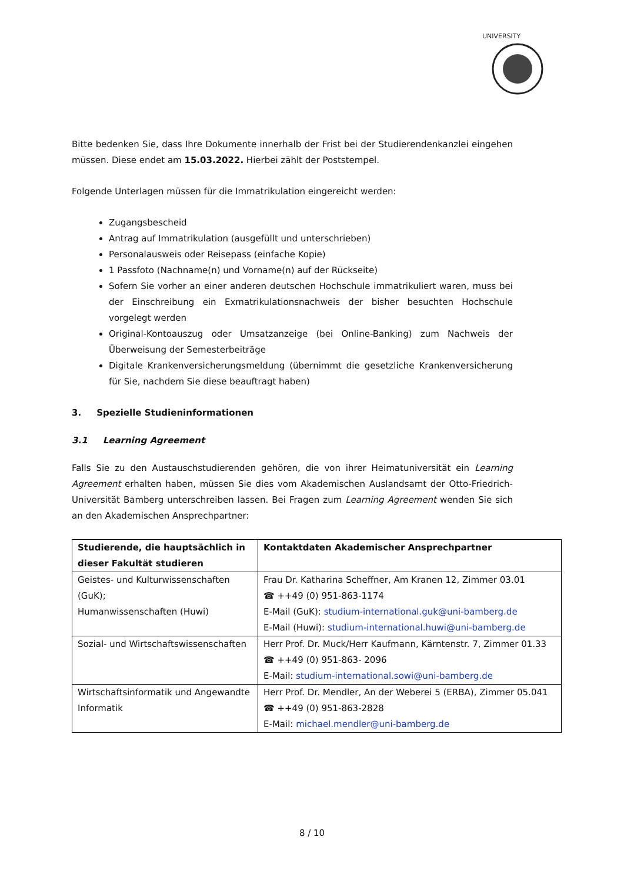UNIVERSITY
Bitte bedenken Sie, dass Ihre Dokumente innerhalb der Frist bei der Studierendenkanzlei eingehen müssen. Diese endet am 15.03.2022. Hierbei zählt der Poststempel.
Folgende Unterlagen müssen für die Immatrikulation eingereicht werden:
Zugangsbescheid
Antrag auf Immatrikulation (ausgefüllt und unterschrieben)
Personalausweis oder Reisepass (einfache Kopie)
1 Passfoto (Nachname(n) und Vorname(n) auf der Rückseite)
Sofern Sie vorher an einer anderen deutschen Hochschule immatrikuliert waren, muss bei der Einschreibung ein Exmatrikulationsnachweis der bisher besuchten Hochschule vorgelegt werden
Original-Kontoauszug oder Umsatzanzeige (bei Online-Banking) zum Nachweis der Überweisung der Semesterbeiträge
Digitale Krankenversicherungsmeldung (übernimmt die gesetzliche Krankenversicherung für Sie, nachdem Sie diese beauftragt haben)
3. Spezielle Studieninformationen
3.1 Learning Agreement
Falls Sie zu den Austauschstudierenden gehören, die von ihrer Heimatuniversität ein Learning Agreement erhalten haben, müssen Sie dies vom Akademischen Auslandsamt der Otto-Friedrich-Universität Bamberg unterschreiben lassen. Bei Fragen zum Learning Agreement wenden Sie sich an den Akademischen Ansprechpartner:
| Studierende, die hauptsächlich in dieser Fakultät studieren | Kontaktdaten Akademischer Ansprechpartner |
| --- | --- |
| Geistes- und Kulturwissenschaften (GuK); Humanwissenschaften (Huwi) | Frau Dr. Katharina Scheffner, Am Kranen 12, Zimmer 03.01 ☎ ++49 (0) 951-863-1174 E-Mail (GuK): studium-international.guk@uni-bamberg.de E-Mail (Huwi): studium-international.huwi@uni-bamberg.de |
| Sozial- und Wirtschaftswissenschaften | Herr Prof. Dr. Muck/Herr Kaufmann, Kärntenstr. 7, Zimmer 01.33 ☎ ++49 (0) 951-863- 2096 E-Mail: studium-international.sowi@uni-bamberg.de |
| Wirtschaftsinformatik und Angewandte Informatik | Herr Prof. Dr. Mendler, An der Weberei 5 (ERBA), Zimmer 05.041 ☎ ++49 (0) 951-863-2828 E-Mail: michael.mendler@uni-bamberg.de |
8 / 10